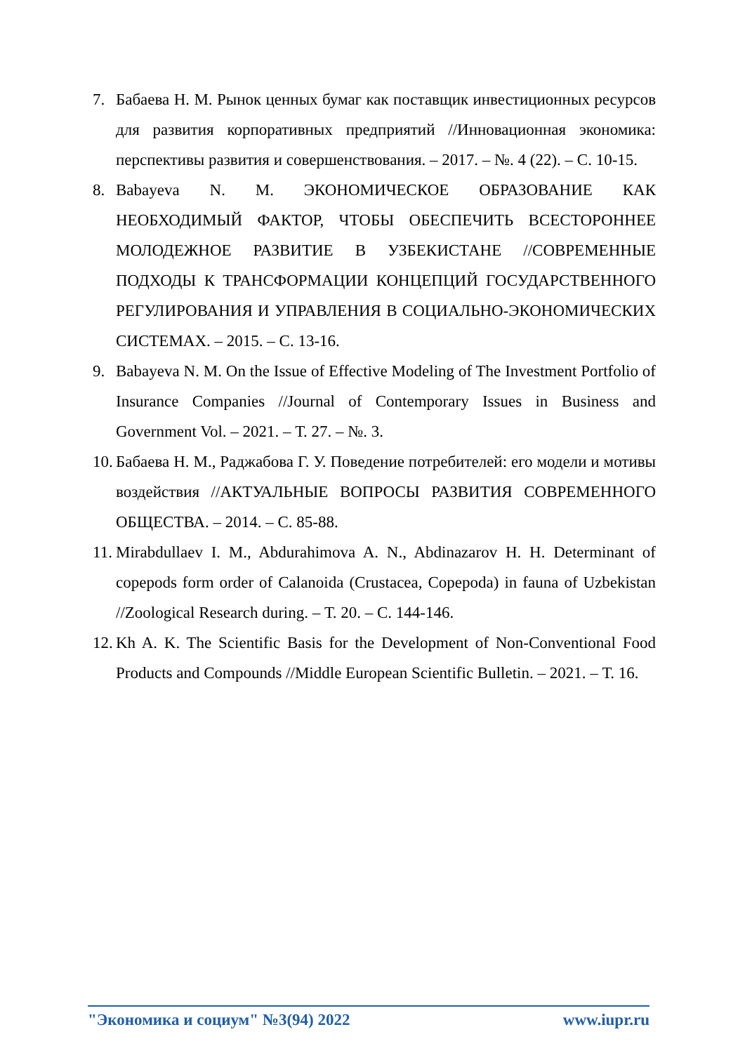7. Бабаева Н. М. Рынок ценных бумаг как поставщик инвестиционных ресурсов для развития корпоративных предприятий //Инновационная экономика: перспективы развития и совершенствования. – 2017. – №. 4 (22). – С. 10-15.
8. Babayeva N. M. ЭКОНОМИЧЕСКОЕ ОБРАЗОВАНИЕ КАК НЕОБХОДИМЫЙ ФАКТОР, ЧТОБЫ ОБЕСПЕЧИТЬ ВСЕСТОРОННЕЕ МОЛОДЕЖНОЕ РАЗВИТИЕ В УЗБЕКИСТАНЕ //СОВРЕМЕННЫЕ ПОДХОДЫ К ТРАНСФОРМАЦИИ КОНЦЕПЦИЙ ГОСУДАРСТВЕННОГО РЕГУЛИРОВАНИЯ И УПРАВЛЕНИЯ В СОЦИАЛЬНО-ЭКОНОМИЧЕСКИХ СИСТЕМАХ. – 2015. – С. 13-16.
9. Babayeva N. M. On the Issue of Effective Modeling of The Investment Portfolio of Insurance Companies //Journal of Contemporary Issues in Business and Government Vol. – 2021. – Т. 27. – №. 3.
10. Бабаева Н. М., Раджабова Г. У. Поведение потребителей: его модели и мотивы воздействия //АКТУАЛЬНЫЕ ВОПРОСЫ РАЗВИТИЯ СОВРЕМЕННОГО ОБЩЕСТВА. – 2014. – С. 85-88.
11. Mirabdullaev I. M., Abdurahimova A. N., Abdinazarov H. H. Determinant of copepods form order of Calanoida (Crustacea, Copepoda) in fauna of Uzbekistan //Zoological Research during. – Т. 20. – С. 144-146.
12. Kh A. K. The Scientific Basis for the Development of Non-Conventional Food Products and Compounds //Middle European Scientific Bulletin. – 2021. – Т. 16.
"Экономика и социум" №3(94) 2022 www.iupr.ru